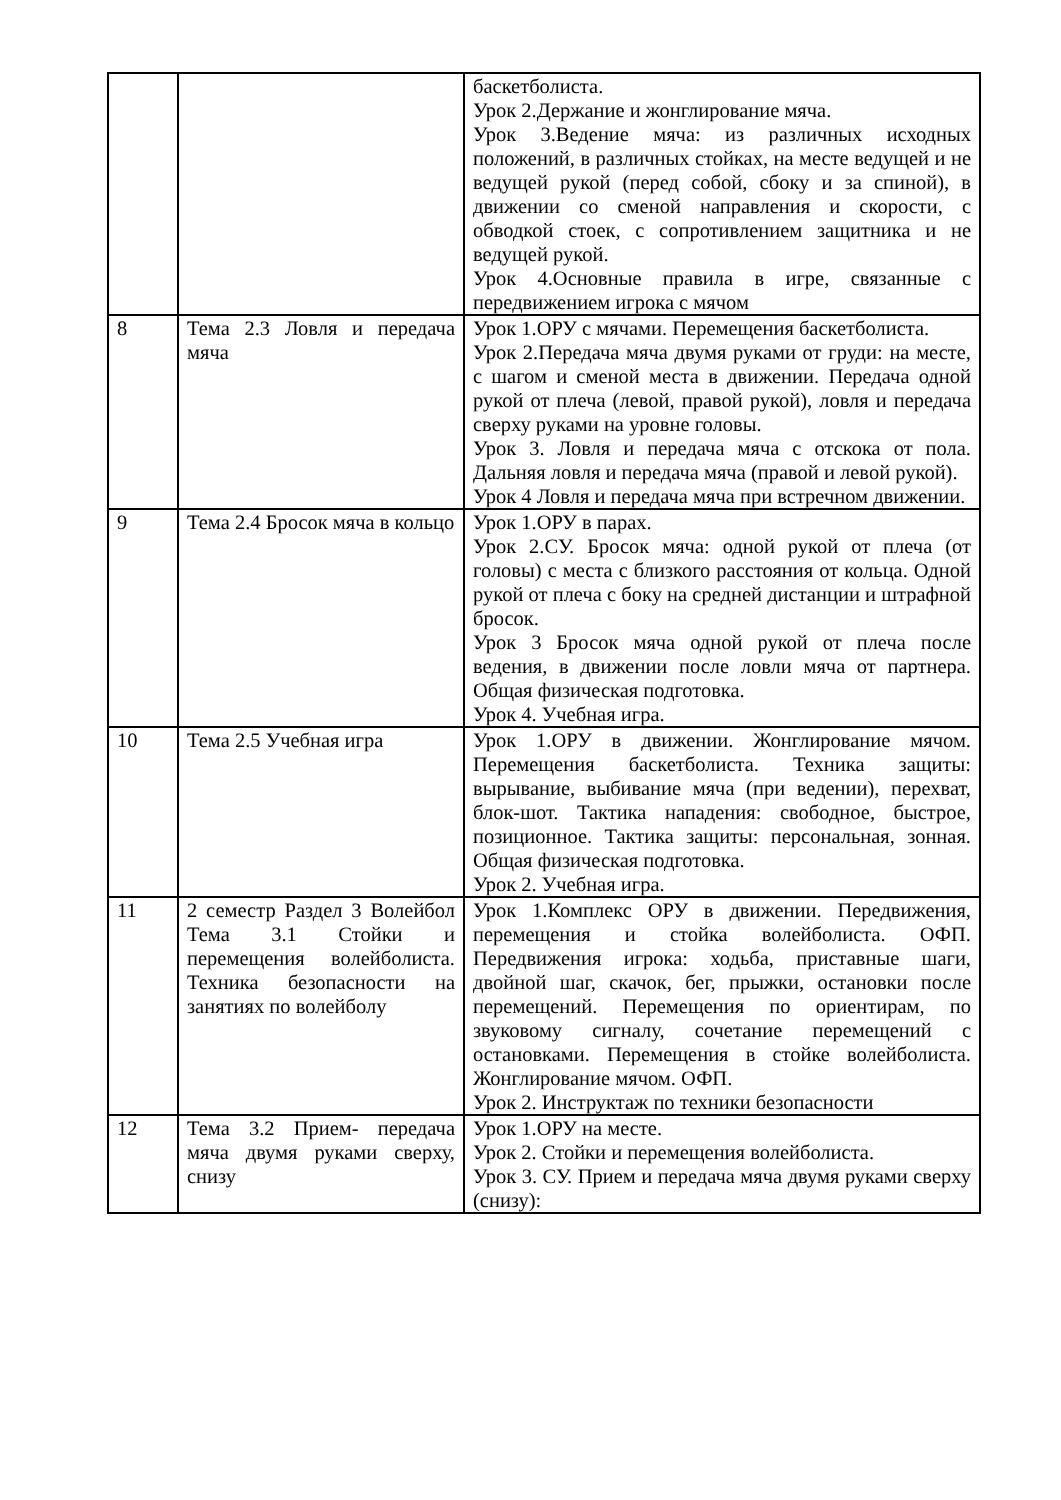| | | баскетболиста. Урок 2.Держание и жонглирование мяча. Урок 3.Ведение мяча: из различных исходных положений, в различных стойках, на месте ведущей и не ведущей рукой (перед собой, сбоку и за спиной), в движении со сменой направления и скорости, с обводкой стоек, с сопротивлением защитника и не ведущей рукой. Урок 4.Основные правила в игре, связанные с передвижением игрока с мячом |
| 8 | Тема 2.3 Ловля и передача мяча | Урок 1.ОРУ с мячами. Перемещения баскетболиста. Урок 2.Передача мяча двумя руками от груди: на месте, с шагом и сменой места в движении. Передача одной рукой от плеча (левой, правой рукой), ловля и передача сверху руками на уровне головы. Урок 3. Ловля и передача мяча с отскока от пола. Дальняя ловля и передача мяча (правой и левой рукой). Урок 4 Ловля и передача мяча при встречном движении. |
| 9 | Тема 2.4 Бросок мяча в кольцо | Урок 1.ОРУ в парах. Урок 2.СУ. Бросок мяча: одной рукой от плеча (от головы) с места с близкого расстояния от кольца. Одной рукой от плеча с боку на средней дистанции и штрафной бросок. Урок 3 Бросок мяча одной рукой от плеча после ведения, в движении после ловли мяча от партнера. Общая физическая подготовка. Урок 4. Учебная игра. |
| 10 | Тема 2.5 Учебная игра | Урок 1.ОРУ в движении. Жонглирование мячом. Перемещения баскетболиста. Техника защиты: вырывание, выбивание мяча (при ведении), перехват, блок-шот. Тактика нападения: свободное, быстрое, позиционное. Тактика защиты: персональная, зонная. Общая физическая подготовка. Урок 2. Учебная игра. |
| 11 | 2 семестр Раздел 3 Волейбол Тема 3.1 Стойки и перемещения волейболиста. Техника безопасности на занятиях по волейболу | Урок 1.Комплекс ОРУ в движении. Передвижения, перемещения и стойка волейболиста. ОФП. Передвижения игрока: ходьба, приставные шаги, двойной шаг, скачок, бег, прыжки, остановки после перемещений. Перемещения по ориентирам, по звуковому сигналу, сочетание перемещений с остановками. Перемещения в стойке волейболиста. Жонглирование мячом. ОФП. Урок 2. Инструктаж по техники безопасности |
| 12 | Тема 3.2 Прием- передача мяча двумя руками сверху, снизу | Урок 1.ОРУ на месте. Урок 2. Стойки и перемещения волейболиста. Урок 3. СУ. Прием и передача мяча двумя руками сверху (снизу): |